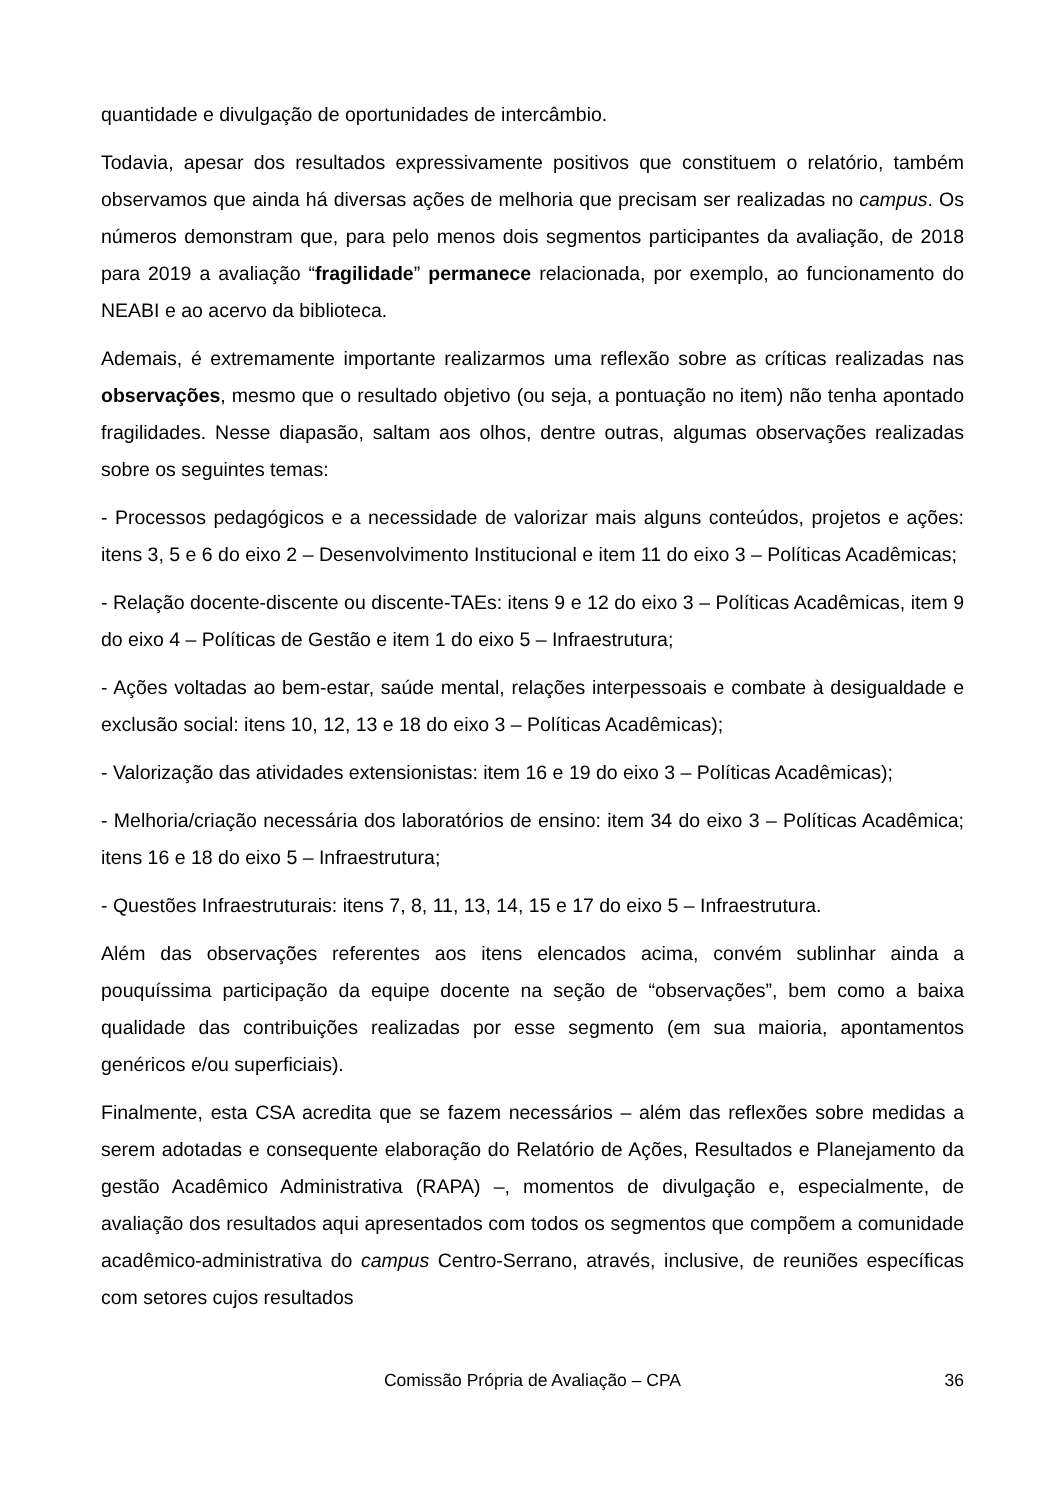quantidade e divulgação de oportunidades de intercâmbio.
Todavia, apesar dos resultados expressivamente positivos que constituem o relatório, também observamos que ainda há diversas ações de melhoria que precisam ser realizadas no campus. Os números demonstram que, para pelo menos dois segmentos participantes da avaliação, de 2018 para 2019 a avaliação “fragilidade” permanece relacionada, por exemplo, ao funcionamento do NEABI e ao acervo da biblioteca.
Ademais, é extremamente importante realizarmos uma reflexão sobre as críticas realizadas nas observações, mesmo que o resultado objetivo (ou seja, a pontuação no item) não tenha apontado fragilidades. Nesse diapasão, saltam aos olhos, dentre outras, algumas observações realizadas sobre os seguintes temas:
- Processos pedagógicos e a necessidade de valorizar mais alguns conteúdos, projetos e ações: itens 3, 5 e 6 do eixo 2 – Desenvolvimento Institucional e item 11 do eixo 3 – Políticas Acadêmicas;
- Relação docente-discente ou discente-TAEs: itens 9 e 12 do eixo 3 – Políticas Acadêmicas, item 9 do eixo 4 – Políticas de Gestão e item 1 do eixo 5 – Infraestrutura;
- Ações voltadas ao bem-estar, saúde mental, relações interpessoais e combate à desigualdade e exclusão social: itens 10, 12, 13 e 18 do eixo 3 – Políticas Acadêmicas);
- Valorização das atividades extensionistas: item 16 e 19 do eixo 3 – Políticas Acadêmicas);
- Melhoria/criação necessária dos laboratórios de ensino: item 34 do eixo 3 – Políticas Acadêmica; itens 16 e 18 do eixo 5 – Infraestrutura;
- Questões Infraestruturais: itens 7, 8, 11, 13, 14, 15 e 17 do eixo 5 – Infraestrutura.
Além das observações referentes aos itens elencados acima, convém sublinhar ainda a pouquíssima participação da equipe docente na seção de “observações”, bem como a baixa qualidade das contribuições realizadas por esse segmento (em sua maioria, apontamentos genéricos e/ou superficiais).
Finalmente, esta CSA acredita que se fazem necessários – além das reflexões sobre medidas a serem adotadas e consequente elaboração do Relatório de Ações, Resultados e Planejamento da gestão Acadêmico Administrativa (RAPA) –, momentos de divulgação e, especialmente, de avaliação dos resultados aqui apresentados com todos os segmentos que compõem a comunidade acadêmico-administrativa do campus Centro-Serrano, através, inclusive, de reuniões específicas com setores cujos resultados
Comissão Própria de Avaliação – CPA 36